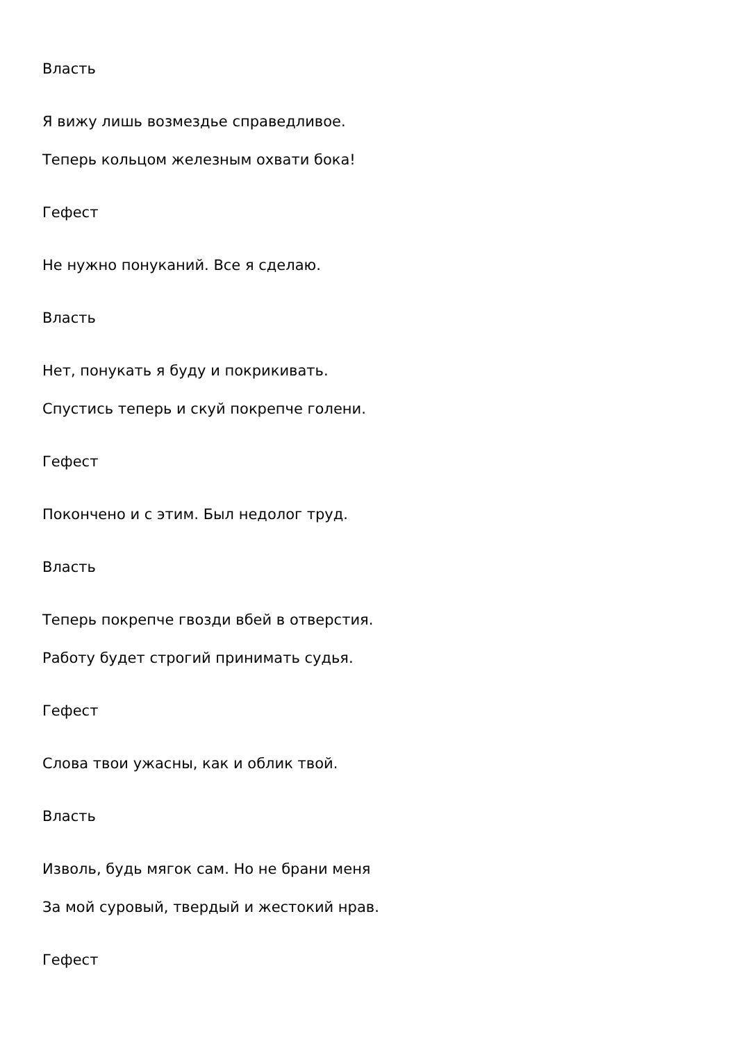Власть
Я вижу лишь возмездье справедливое.
Теперь кольцом железным охвати бока!
Гефест
Не нужно понуканий. Все я сделаю.
Власть
Нет, понукать я буду и покрикивать.
Спустись теперь и скуй покрепче голени.
Гефест
Покончено и с этим. Был недолог труд.
Власть
Теперь покрепче гвозди вбей в отверстия.
Работу будет строгий принимать судья.
Гефест
Слова твои ужасны, как и облик твой.
Власть
Изволь, будь мягок сам. Но не брани меня
За мой суровый, твердый и жестокий нрав.
Гефест